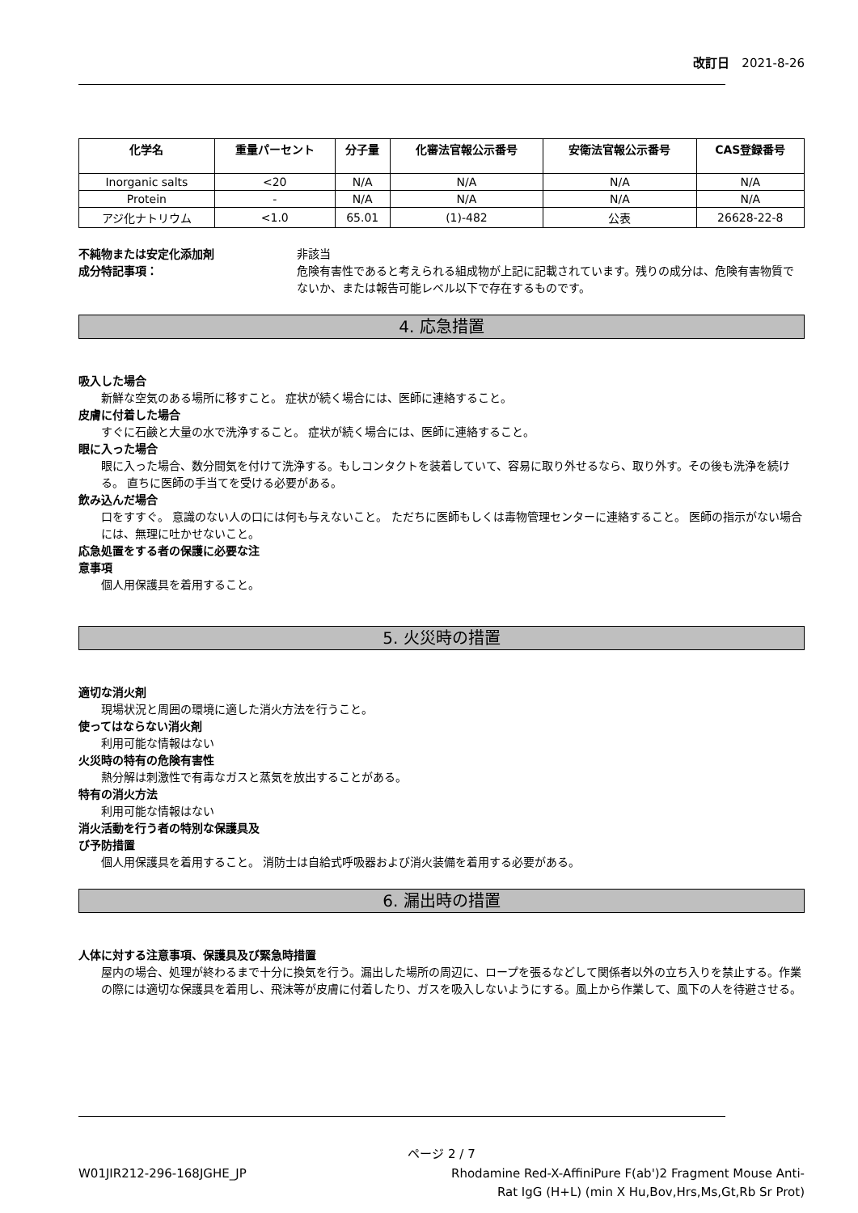改訂日　2021-8-26
| 化学名 | 重量パーセント | 分子量 | 化審法官報公示番号 | 安衛法官報公示番号 | CAS登録番号 |
| --- | --- | --- | --- | --- | --- |
| Inorganic salts | <20 | N/A | N/A | N/A | N/A |
| Protein | - | N/A | N/A | N/A | N/A |
| アジ化ナトリウム | <1.0 | 65.01 | (1)-482 | 公表 | 26628-22-8 |
不純物または安定化添加剤 非該当
成分特記事項： 危険有害性であると考えられる組成物が上記に記載されています。残りの成分は、危険有害物質でないか、または報告可能レベル以下で存在するものです。
4. 応急措置
吸入した場合
新鮮な空気のある場所に移すこと。 症状が続く場合には、医師に連絡すること。
皮膚に付着した場合
すぐに石鹸と大量の水で洗浄すること。 症状が続く場合には、医師に連絡すること。
眼に入った場合
眼に入った場合、数分間気を付けて洗浄する。もしコンタクトを装着していて、容易に取り外せるなら、取り外す。その後も洗浄を続ける。 直ちに医師の手当てを受ける必要がある。
飲み込んだ場合
口をすすぐ。 意識のない人の口には何も与えないこと。 ただちに医師もしくは毒物管理センターに連絡すること。 医師の指示がない場合には、無理に吐かせないこと。
応急処置をする者の保護に必要な注
意事項
個人用保護具を着用すること。
5. 火災時の措置
適切な消火剤
現場状況と周囲の環境に適した消火方法を行うこと。
使ってはならない消火剤
利用可能な情報はない
火災時の特有の危険有害性
熱分解は刺激性で有毒なガスと蒸気を放出することがある。
特有の消火方法
利用可能な情報はない
消火活動を行う者の特別な保護具及
び予防措置
個人用保護具を着用すること。 消防士は自給式呼吸器および消火装備を着用する必要がある。
6. 漏出時の措置
人体に対する注意事項、保護具及び緊急時措置
屋内の場合、処理が終わるまで十分に換気を行う。漏出した場所の周辺に、ロープを張るなどして関係者以外の立ち入りを禁止する。作業の際には適切な保護具を着用し、飛沫等が皮膚に付着したり、ガスを吸入しないようにする。風上から作業して、風下の人を待避させる。
ページ 2 / 7
W01JIR212-296-168JGHE_JP Rhodamine Red-X-AffiniPure F(ab')2 Fragment Mouse Anti-Rat IgG (H+L) (min X Hu,Bov,Hrs,Ms,Gt,Rb Sr Prot)